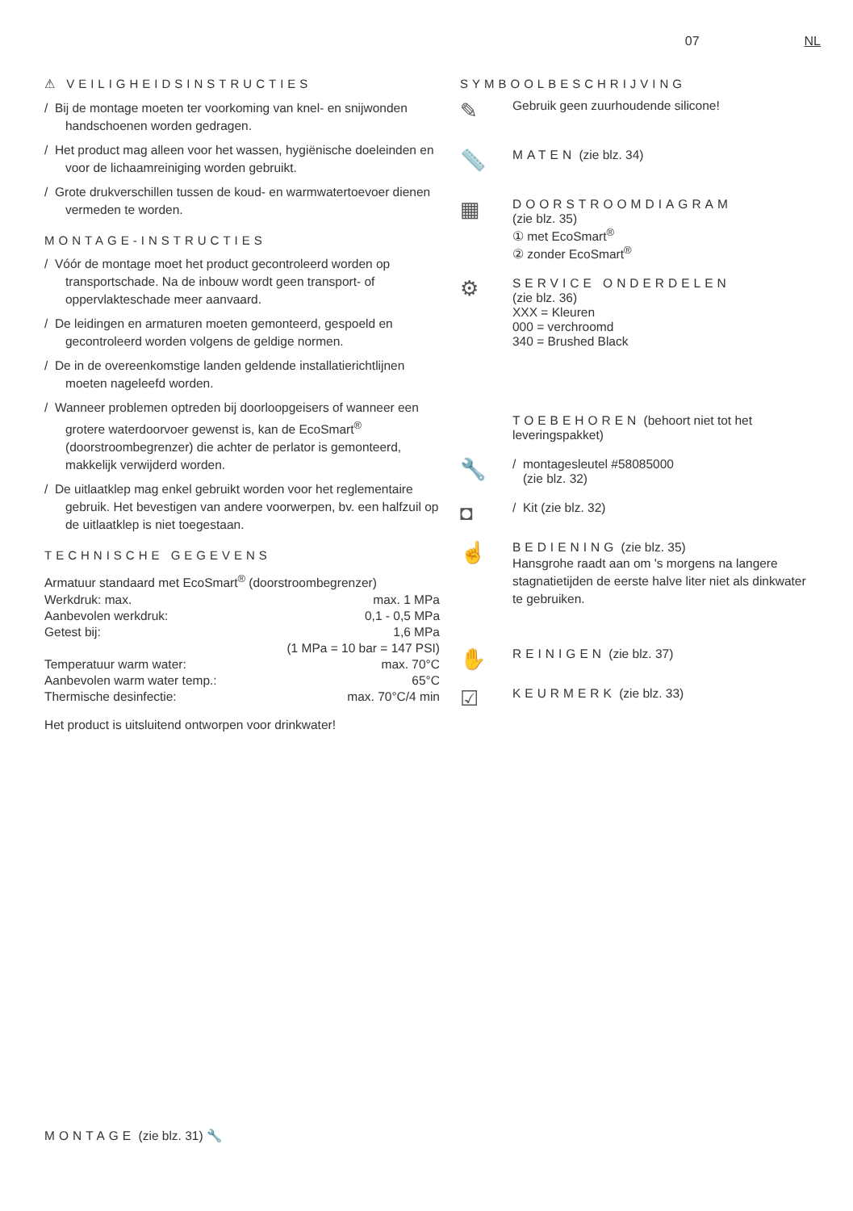07 NL
⚠ VEILIGHEIDSINSTRUCTIES
/ Bij de montage moeten ter voorkoming van knel- en snijwonden handschoenen worden gedragen.
/ Het product mag alleen voor het wassen, hygiënische doeleinden en voor de lichaamreiniging worden gebruikt.
/ Grote drukverschillen tussen de koud- en warmwatertoevoer dienen vermeden te worden.
MONTAGE-INSTRUCTIES
/ Vóór de montage moet het product gecontroleerd worden op transportschade. Na de inbouw wordt geen transport- of oppervlakteschade meer aanvaard.
/ De leidingen en armaturen moeten gemonteerd, gespoeld en gecontroleerd worden volgens de geldige normen.
/ De in de overeenkomstige landen geldende installatierichtlijnen moeten nageleefd worden.
/ Wanneer problemen optreden bij doorloopgeisers of wanneer een grotere waterdoorvoer gewenst is, kan de EcoSmart<sup>®</sup> (doorstroombegrenzer) die achter de perlator is gemonteerd, makkelijk verwijderd worden.
/ De uitlaatklep mag enkel gebruikt worden voor het reglementaire gebruik. Het bevestigen van andere voorwerpen, bv. een halfzuil op de uitlaatklep is niet toegestaan.
TECHNISCHE GEGEVENS
Armatuur standaard met EcoSmart<sup>®</sup> (doorstroombegrenzer)
| Werkdruk: max. | max. 1 MPa |
| Aanbevolen werkdruk: | 0,1 - 0,5 MPa |
| Getest bij: | 1,6 MPa |
| | (1 MPa = 10 bar = 147 PSI) |
| Temperatuur warm water: | max. 70°C |
| Aanbevolen warm water temp.: | 65°C |
| Thermische desinfectie: | max. 70°C/4 min |
Het product is uitsluitend ontworpen voor drinkwater!
SYMBOOLBESCHRIJVING
✎
Gebruik geen zuurhoudende silicone!
📏
MATEN (zie blz. 34)
▦
DOORSTROOMDIAGRAM
(zie blz. 35)
① met EcoSmart<sup>®</sup>
② zonder EcoSmart<sup>®</sup>
⚙
SERVICE ONDERDELEN
(zie blz. 36)
XXX = Kleuren
000 = verchroomd
340 = Brushed Black
TOEBEHOREN (behoort niet tot het leveringspakket)
🔧
/ montagesleutel #58085000
(zie blz. 32)
◘
/ Kit (zie blz. 32)
☝
BEDIENING (zie blz. 35)
Hansgrohe raadt aan om 's morgens na langere stagnatietijden de eerste halve liter niet als dinkwater te gebruiken.
✋
REINIGEN (zie blz. 37)
☑
KEURMERK (zie blz. 33)
MONTAGE (zie blz. 31) 🔧